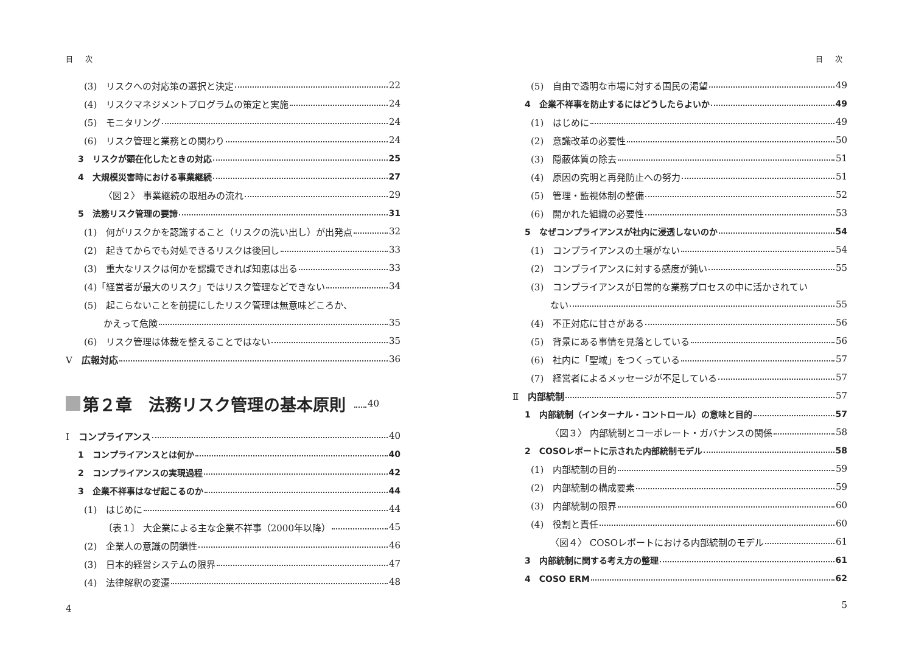目 次
(3)　リスクへの対応策の選択と決定 22
(4)　リスクマネジメントプログラムの策定と実施 24
(5)　モニタリング 24
(6)　リスク管理と業務との関わり 24
3　リスクが顕在化したときの対応 25
4　大規模災害時における事業継続 27
〈図２〉 事業継続の取組みの流れ 29
5　法務リスク管理の要諦 31
(1)　何がリスクかを認識すること（リスクの洗い出し）が出発点 32
(2)　起きてからでも対処できるリスクは後回し 33
(3)　重大なリスクは何かを認識できれば知恵は出る 33
(4)「経営者が最大のリスク」ではリスク管理などできない 34
(5)　起こらないことを前提にしたリスク管理は無意味どころか、
かえって危険 35
(6)　リスク管理は体裁を整えることではない 35
Ⅴ　広報対応 36
第２章　法務リスク管理の基本原則 40
Ⅰ　コンプライアンス 40
1　コンプライアンスとは何か 40
2　コンプライアンスの実現過程 42
3　企業不祥事はなぜ起こるのか 44
(1)　はじめに 44
〔表１〕 大企業による主な企業不祥事（2000年以降） 45
(2)　企業人の意識の閉鎖性 46
(3)　日本的経営システムの限界 47
(4)　法律解釈の変遷 48
4
目 次
(5)　自由で透明な市場に対する国民の渇望 49
4　企業不祥事を防止するにはどうしたらよいか 49
(1)　はじめに 49
(2)　意識改革の必要性 50
(3)　隠蔽体質の除去 51
(4)　原因の究明と再発防止への努力 51
(5)　管理・監視体制の整備 52
(6)　開かれた組織の必要性 53
5　なぜコンプライアンスが社内に浸透しないのか 54
(1)　コンプライアンスの土壌がない 54
(2)　コンプライアンスに対する感度が鈍い 55
(3)　コンプライアンスが日常的な業務プロセスの中に活かされてい
ない 55
(4)　不正対応に甘さがある 56
(5)　背景にある事情を見落としている 56
(6)　社内に「聖域」をつくっている 57
(7)　経営者によるメッセージが不足している 57
Ⅱ　内部統制 57
1　内部統制（インターナル・コントロール）の意味と目的 57
〈図３〉 内部統制とコーポレート・ガバナンスの関係 58
2　COSOレポートに示された内部統制モデル 58
(1)　内部統制の目的 59
(2)　内部統制の構成要素 59
(3)　内部統制の限界 60
(4)　役割と責任 60
〈図４〉 COSOレポートにおける内部統制のモデル 61
3　内部統制に関する考え方の整理 61
4　COSO ERM 62
5